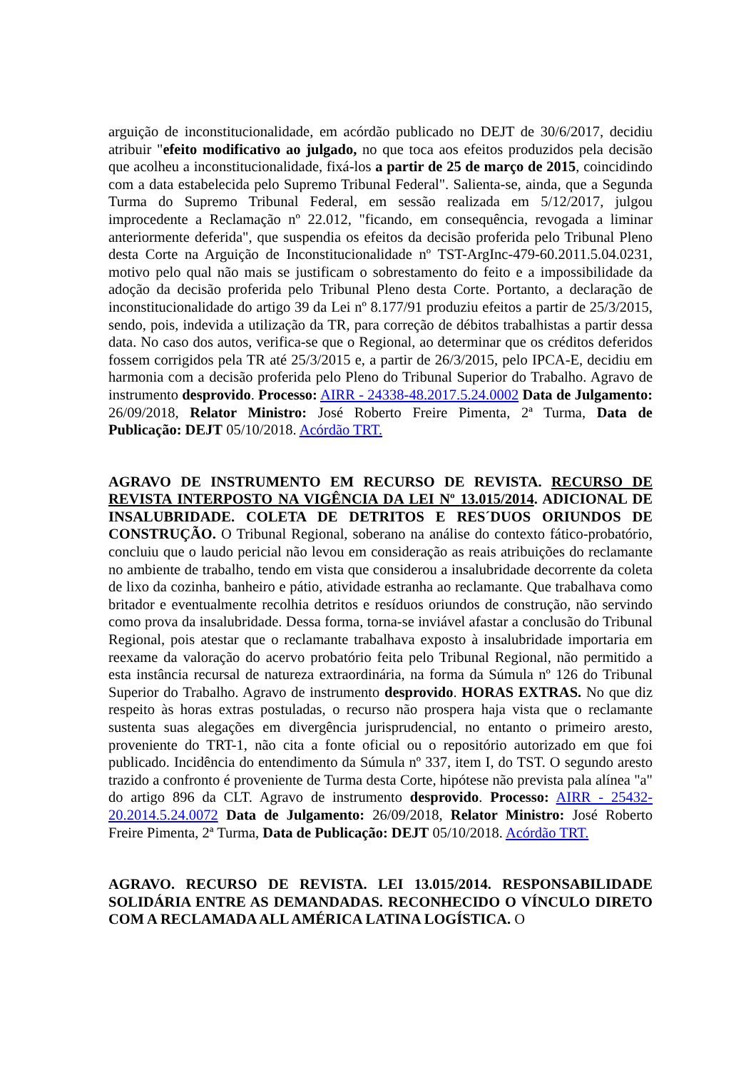arguição de inconstitucionalidade, em acórdão publicado no DEJT de 30/6/2017, decidiu atribuir "efeito modificativo ao julgado, no que toca aos efeitos produzidos pela decisão que acolheu a inconstitucionalidade, fixá-los a partir de 25 de março de 2015, coincidindo com a data estabelecida pelo Supremo Tribunal Federal". Salienta-se, ainda, que a Segunda Turma do Supremo Tribunal Federal, em sessão realizada em 5/12/2017, julgou improcedente a Reclamação nº 22.012, "ficando, em consequência, revogada a liminar anteriormente deferida", que suspendia os efeitos da decisão proferida pelo Tribunal Pleno desta Corte na Arguição de Inconstitucionalidade nº TST-ArgInc-479-60.2011.5.04.0231, motivo pelo qual não mais se justificam o sobrestamento do feito e a impossibilidade da adoção da decisão proferida pelo Tribunal Pleno desta Corte. Portanto, a declaração de inconstitucionalidade do artigo 39 da Lei nº 8.177/91 produziu efeitos a partir de 25/3/2015, sendo, pois, indevida a utilização da TR, para correção de débitos trabalhistas a partir dessa data. No caso dos autos, verifica-se que o Regional, ao determinar que os créditos deferidos fossem corrigidos pela TR até 25/3/2015 e, a partir de 26/3/2015, pelo IPCA-E, decidiu em harmonia com a decisão proferida pelo Pleno do Tribunal Superior do Trabalho. Agravo de instrumento desprovido. Processo: AIRR - 24338-48.2017.5.24.0002 Data de Julgamento: 26/09/2018, Relator Ministro: José Roberto Freire Pimenta, 2ª Turma, Data de Publicação: DEJT 05/10/2018. Acórdão TRT.
AGRAVO DE INSTRUMENTO EM RECURSO DE REVISTA. RECURSO DE REVISTA INTERPOSTO NA VIGÊNCIA DA LEI Nº 13.015/2014. ADICIONAL DE INSALUBRIDADE. COLETA DE DETRITOS E RES´DUOS ORIUNDOS DE CONSTRUÇÃO. O Tribunal Regional, soberano na análise do contexto fático-probatório, concluiu que o laudo pericial não levou em consideração as reais atribuições do reclamante no ambiente de trabalho, tendo em vista que considerou a insalubridade decorrente da coleta de lixo da cozinha, banheiro e pátio, atividade estranha ao reclamante. Que trabalhava como britador e eventualmente recolhia detritos e resíduos oriundos de construção, não servindo como prova da insalubridade. Dessa forma, torna-se inviável afastar a conclusão do Tribunal Regional, pois atestar que o reclamante trabalhava exposto à insalubridade importaria em reexame da valoração do acervo probatório feita pelo Tribunal Regional, não permitido a esta instância recursal de natureza extraordinária, na forma da Súmula nº 126 do Tribunal Superior do Trabalho. Agravo de instrumento desprovido. HORAS EXTRAS. No que diz respeito às horas extras postuladas, o recurso não prospera haja vista que o reclamante sustenta suas alegações em divergência jurisprudencial, no entanto o primeiro aresto, proveniente do TRT-1, não cita a fonte oficial ou o repositório autorizado em que foi publicado. Incidência do entendimento da Súmula nº 337, item I, do TST. O segundo aresto trazido a confronto é proveniente de Turma desta Corte, hipótese não prevista pala alínea "a" do artigo 896 da CLT. Agravo de instrumento desprovido. Processo: AIRR - 25432-20.2014.5.24.0072 Data de Julgamento: 26/09/2018, Relator Ministro: José Roberto Freire Pimenta, 2ª Turma, Data de Publicação: DEJT 05/10/2018. Acórdão TRT.
AGRAVO. RECURSO DE REVISTA. LEI 13.015/2014. RESPONSABILIDADE SOLIDÁRIA ENTRE AS DEMANDADAS. RECONHECIDO O VÍNCULO DIRETO COM A RECLAMADA ALL AMÉRICA LATINA LOGÍSTICA. O